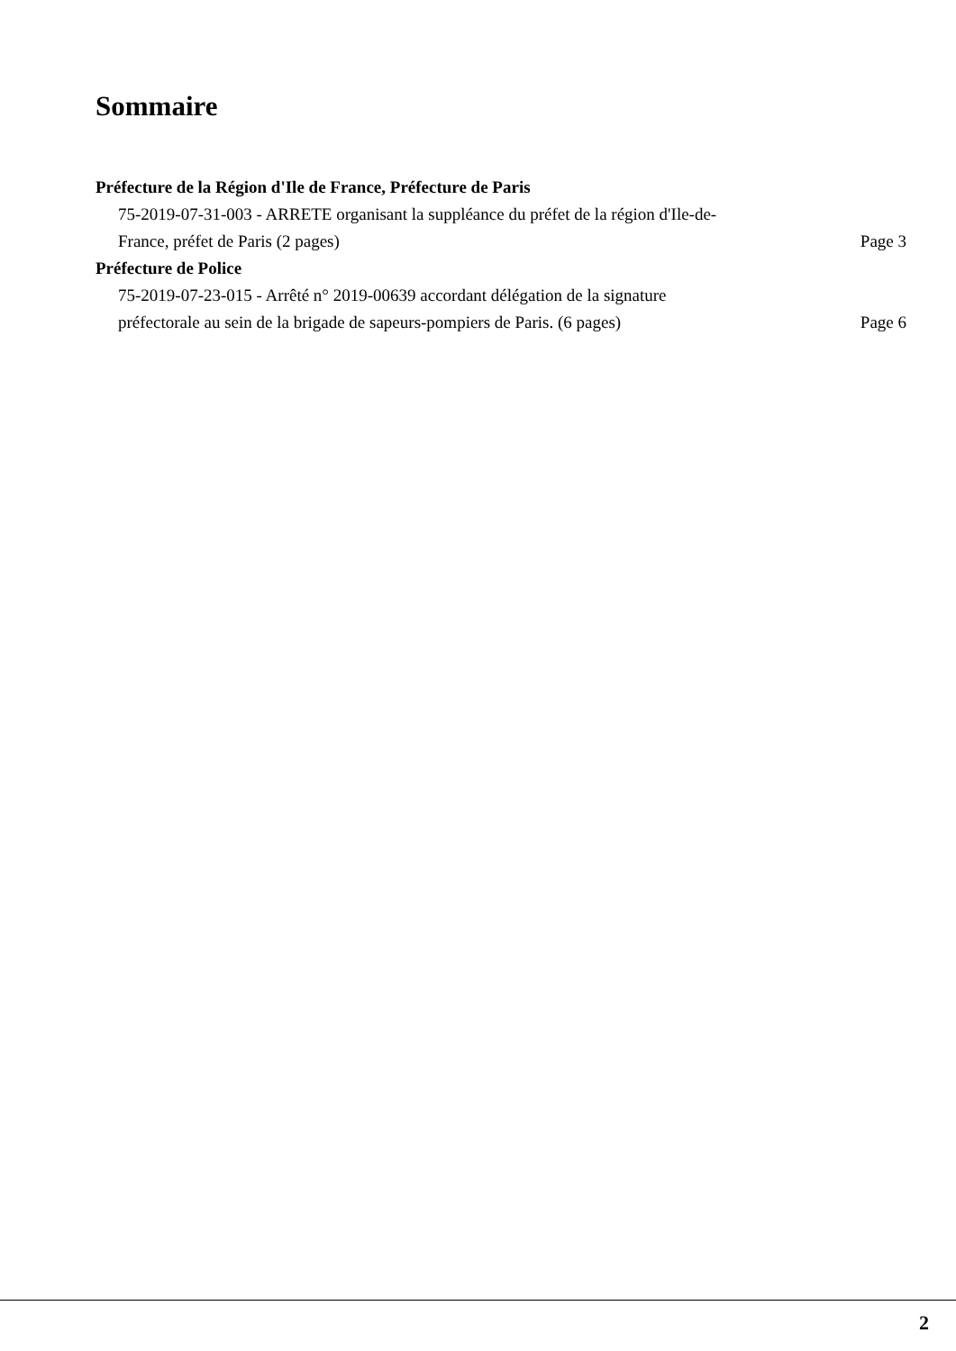Sommaire
Préfecture de la Région d'Ile de France, Préfecture de Paris
75-2019-07-31-003 - ARRETE organisant la suppléance du préfet de la région d'Ile-de-France, préfet de Paris (2 pages) Page 3
Préfecture de Police
75-2019-07-23-015 - Arrêté n° 2019-00639 accordant délégation de la signature préfectorale au sein de la brigade de sapeurs-pompiers de Paris. (6 pages) Page 6
2